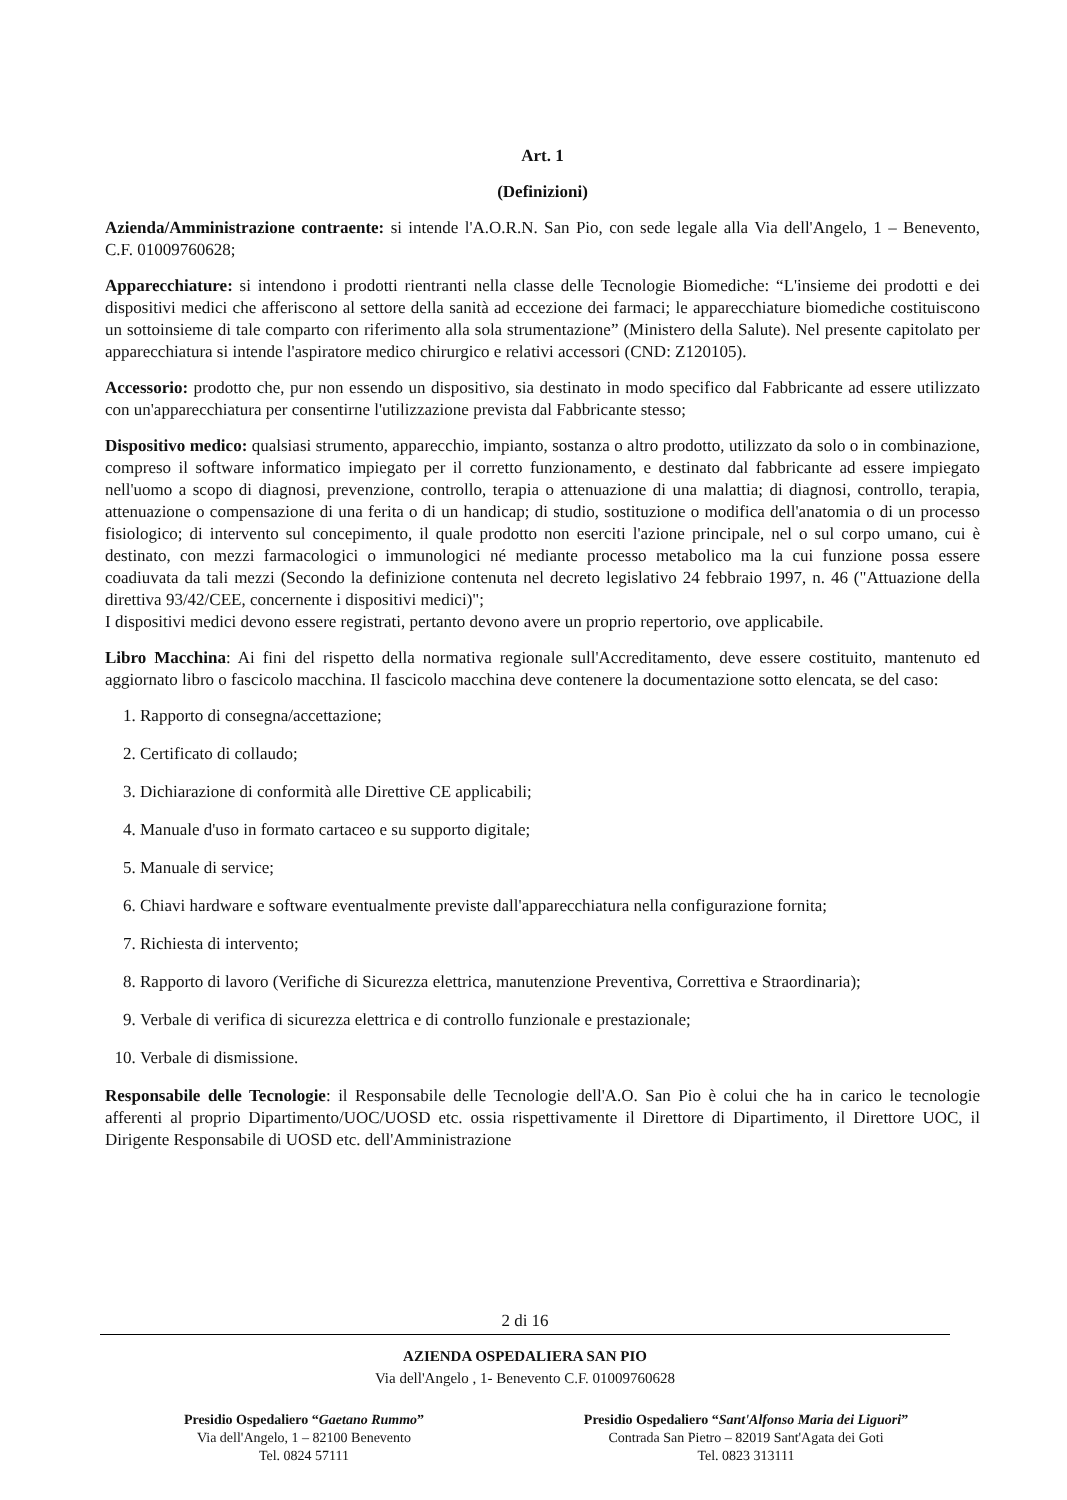Art. 1
(Definizioni)
Azienda/Amministrazione contraente: si intende l'A.O.R.N. San Pio, con sede legale alla Via dell'Angelo, 1 – Benevento, C.F. 01009760628;
Apparecchiature: si intendono i prodotti rientranti nella classe delle Tecnologie Biomediche: “L'insieme dei prodotti e dei dispositivi medici che afferiscono al settore della sanità ad eccezione dei farmaci; le apparecchiature biomediche costituiscono un sottoinsieme di tale comparto con riferimento alla sola strumentazione” (Ministero della Salute). Nel presente capitolato per apparecchiatura si intende l'aspiratore medico chirurgico e relativi accessori (CND: Z120105).
Accessorio: prodotto che, pur non essendo un dispositivo, sia destinato in modo specifico dal Fabbricante ad essere utilizzato con un'apparecchiatura per consentirne l'utilizzazione prevista dal Fabbricante stesso;
Dispositivo medico: qualsiasi strumento, apparecchio, impianto, sostanza o altro prodotto, utilizzato da solo o in combinazione, compreso il software informatico impiegato per il corretto funzionamento, e destinato dal fabbricante ad essere impiegato nell'uomo a scopo di diagnosi, prevenzione, controllo, terapia o attenuazione di una malattia; di diagnosi, controllo, terapia, attenuazione o compensazione di una ferita o di un handicap; di studio, sostituzione o modifica dell'anatomia o di un processo fisiologico; di intervento sul concepimento, il quale prodotto non eserciti l'azione principale, nel o sul corpo umano, cui è destinato, con mezzi farmacologici o immunologici né mediante processo metabolico ma la cui funzione possa essere coadiuvata da tali mezzi (Secondo la definizione contenuta nel decreto legislativo 24 febbraio 1997, n. 46 ("Attuazione della direttiva 93/42/CEE, concernente i dispositivi medici)";
I dispositivi medici devono essere registrati, pertanto devono avere un proprio repertorio, ove applicabile.
Libro Macchina: Ai fini del rispetto della normativa regionale sull'Accreditamento, deve essere costituito, mantenuto ed aggiornato libro o fascicolo macchina. Il fascicolo macchina deve contenere la documentazione sotto elencata, se del caso:
1. Rapporto di consegna/accettazione;
2. Certificato di collaudo;
3. Dichiarazione di conformità alle Direttive CE applicabili;
4. Manuale d'uso in formato cartaceo e su supporto digitale;
5. Manuale di service;
6. Chiavi hardware e software eventualmente previste dall'apparecchiatura nella configurazione fornita;
7. Richiesta di intervento;
8. Rapporto di lavoro (Verifiche di Sicurezza elettrica, manutenzione Preventiva, Correttiva e Straordinaria);
9. Verbale di verifica di sicurezza elettrica e di controllo funzionale e prestazionale;
10. Verbale di dismissione.
Responsabile delle Tecnologie: il Responsabile delle Tecnologie dell'A.O. San Pio è colui che ha in carico le tecnologie afferenti al proprio Dipartimento/UOC/UOSD etc. ossia rispettivamente il Direttore di Dipartimento, il Direttore UOC, il Dirigente Responsabile di UOSD etc. dell'Amministrazione
2 di 16
AZIENDA OSPEDALIERA SAN PIO
Via dell'Angelo , 1- Benevento C.F. 01009760628
Presidio Ospedaliero “Gaetano Rummo”
Via dell'Angelo, 1 – 82100 Benevento
Tel. 0824 57111
Presidio Ospedaliero “Sant'Alfonso Maria dei Liguori”
Contrada San Pietro – 82019 Sant'Agata dei Goti
Tel. 0823 313111